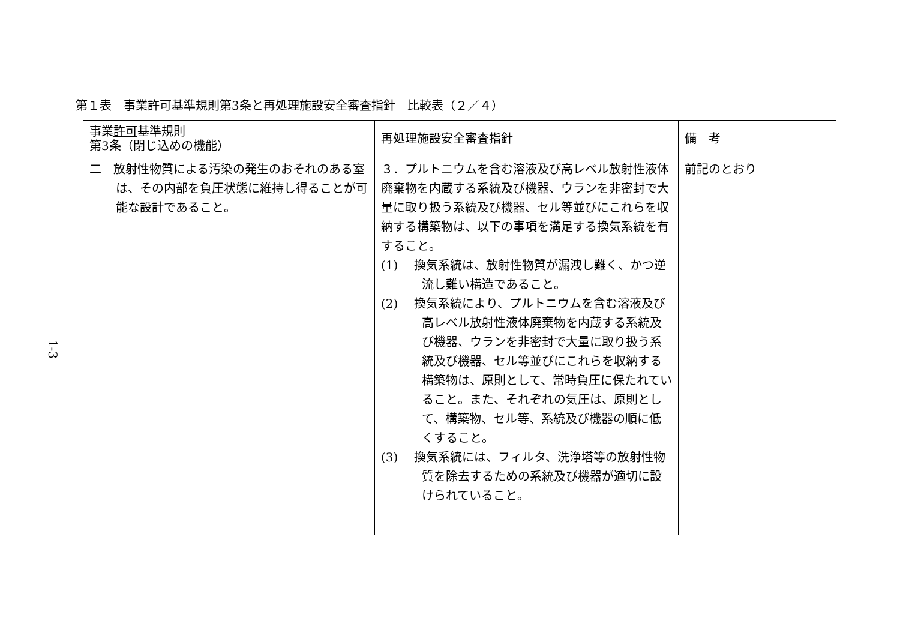1-3
第１表　事業許可基準規則第3条と再処理施設安全審査指針　比較表（２／４）
| 事業 許可 基準規則 第3条（閉じ込めの機能） | 再処理施設安全審査指針 | 備 考 |
| --- | --- | --- |
| 二 放射性物質による汚染の発生のおそれのある室は、その内部を負圧状態に維持し得ることが可能な設計であること。 | ３．プルトニウムを含む溶液及び高レベル放射性液体廃棄物を内蔵する系統及び機器、ウランを非密封で大量に取り扱う系統及び機器、セル等並びにこれらを収納する構築物は、以下の事項を満足する換気系統を有すること。 (1) 換気系統は、放射性物質が漏洩し難く、かつ逆流し難い構造であること。 (2) 換気系統により、プルトニウムを含む溶液及び高レベル放射性液体廃棄物を内蔵する系統及び機器、ウランを非密封で大量に取り扱う系統及び機器、セル等並びにこれらを収納する構築物は、原則として、常時負圧に保たれていること。また、それぞれの気圧は、原則として、構築物、セル等、系統及び機器の順に低くすること。 (3) 換気系統には、フィルタ、洗浄塔等の放射性物質を除去するための系統及び機器が適切に設けられていること。 | 前記のとおり |